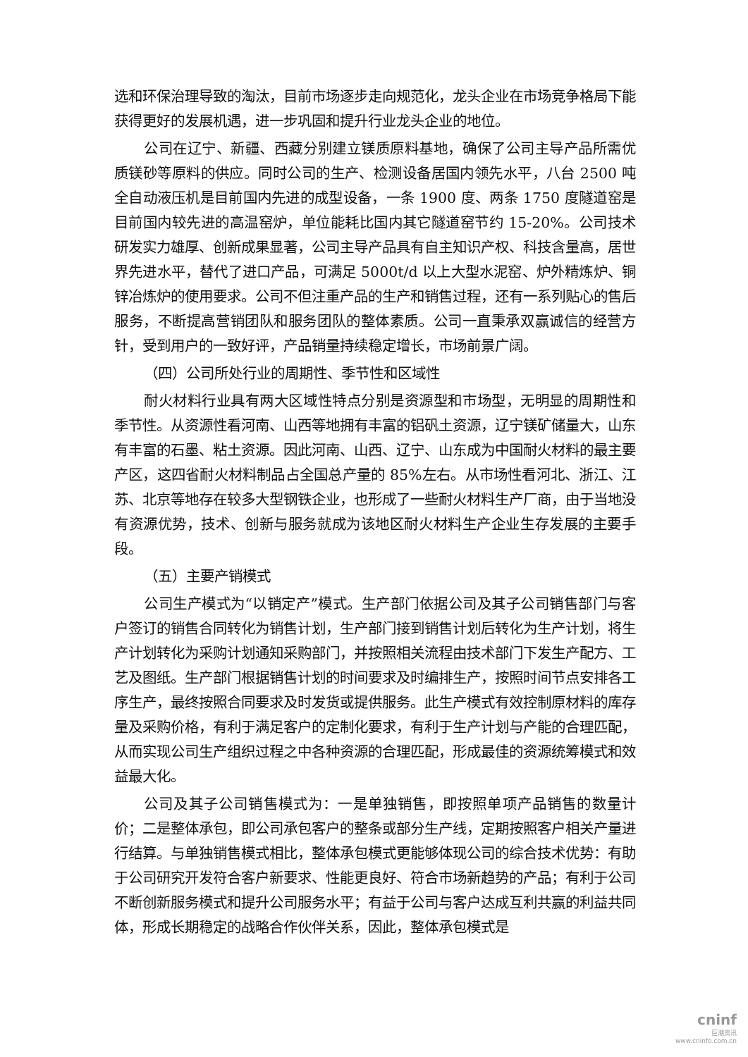选和环保治理导致的淘汰，目前市场逐步走向规范化，龙头企业在市场竞争格局下能获得更好的发展机遇，进一步巩固和提升行业龙头企业的地位。
公司在辽宁、新疆、西藏分别建立镁质原料基地，确保了公司主导产品所需优质镁砂等原料的供应。同时公司的生产、检测设备居国内领先水平，八台 2500 吨全自动液压机是目前国内先进的成型设备，一条 1900 度、两条 1750 度隧道窑是目前国内较先进的高温窑炉，单位能耗比国内其它隧道窑节约 15-20%。公司技术研发实力雄厚、创新成果显著，公司主导产品具有自主知识产权、科技含量高，居世界先进水平，替代了进口产品，可满足 5000t/d 以上大型水泥窑、炉外精炼炉、铜锌冶炼炉的使用要求。公司不但注重产品的生产和销售过程，还有一系列贴心的售后服务，不断提高营销团队和服务团队的整体素质。公司一直秉承双赢诚信的经营方针，受到用户的一致好评，产品销量持续稳定增长，市场前景广阔。
（四）公司所处行业的周期性、季节性和区域性
耐火材料行业具有两大区域性特点分别是资源型和市场型，无明显的周期性和季节性。从资源性看河南、山西等地拥有丰富的铝矾土资源，辽宁镁矿储量大，山东有丰富的石墨、粘土资源。因此河南、山西、辽宁、山东成为中国耐火材料的最主要产区，这四省耐火材料制品占全国总产量的 85%左右。从市场性看河北、浙江、江苏、北京等地存在较多大型钢铁企业，也形成了一些耐火材料生产厂商，由于当地没有资源优势，技术、创新与服务就成为该地区耐火材料生产企业生存发展的主要手段。
（五）主要产销模式
公司生产模式为“以销定产”模式。生产部门依据公司及其子公司销售部门与客户签订的销售合同转化为销售计划，生产部门接到销售计划后转化为生产计划，将生产计划转化为采购计划通知采购部门，并按照相关流程由技术部门下发生产配方、工艺及图纸。生产部门根据销售计划的时间要求及时编排生产，按照时间节点安排各工序生产，最终按照合同要求及时发货或提供服务。此生产模式有效控制原材料的库存量及采购价格，有利于满足客户的定制化要求，有利于生产计划与产能的合理匹配，从而实现公司生产组织过程之中各种资源的合理匹配，形成最佳的资源统筹模式和效益最大化。
公司及其子公司销售模式为：一是单独销售，即按照单项产品销售的数量计价；二是整体承包，即公司承包客户的整条或部分生产线，定期按照客户相关产量进行结算。与单独销售模式相比，整体承包模式更能够体现公司的综合技术优势：有助于公司研究开发符合客户新要求、性能更良好、符合市场新趋势的产品；有利于公司不断创新服务模式和提升公司服务水平；有益于公司与客户达成互利共赢的利益共同体，形成长期稳定的战略合作伙伴关系，因此，整体承包模式是
cninf
巨潮资讯
www.cninfo.com.cn